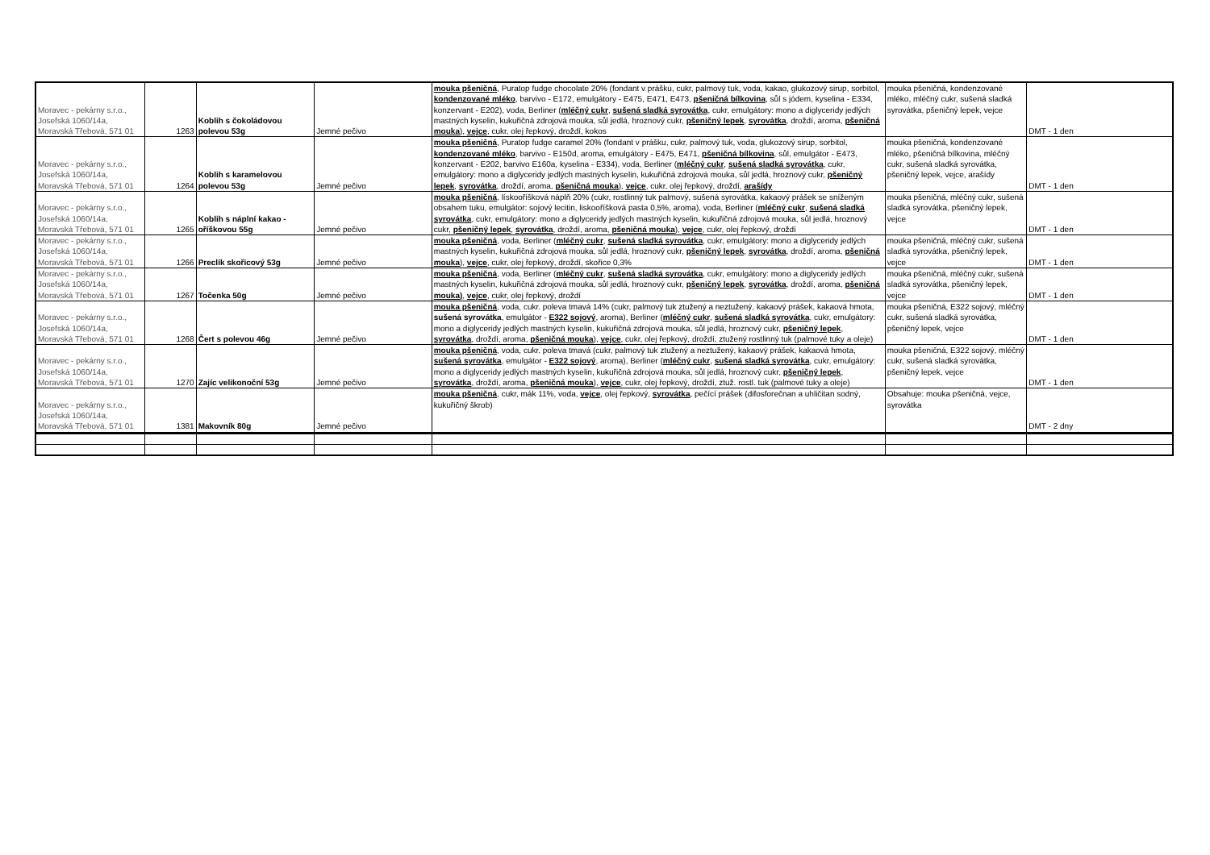| Moravec - pekárny s.r.o., Josefská 1060/14a, Moravská Třebová, 571 01 | 1263 | Koblih s čokoládovou polevou 53g | Jemné pečivo | mouka pšeničná , Puratop fudge chocolate 20% (fondant v prášku, cukr, palmový tuk, voda, kakao, glukozový sirup, sorbitol, kondenzované mléko , barvivo - E172, emulgátory - E475, E471, E473, pšeničná bílkovina , sůl s jódem, kyselina - E334, konzervant - E202), voda, Berliner ( mléčný cukr , sušená sladká syrovátka , cukr, emulgátory: mono a diglyceridy jedlých mastných kyselin, kukuřičná zdrojová mouka, sůl jedlá, hroznový cukr, pšeničný lepek , syrovátka , droždí, aroma, pšeničná mouka ), vejce , cukr, olej řepkový, droždí, kokos | mouka pšeničná, kondenzované mléko, mléčný cukr, sušená sladká syrovátka, pšeničný lepek, vejce | DMT - 1 den |
| Moravec - pekárny s.r.o., Josefská 1060/14a, Moravská Třebová, 571 01 | 1264 | Koblih s karamelovou polevou 53g | Jemné pečivo | mouka pšeničná , Puratop fudge caramel 20% (fondant v prášku, cukr, palmový tuk, voda, glukozový sirup, sorbitol, kondenzované mléko , barvivo - E150d, aroma, emulgátory - E475, E471, pšeničná bílkovina , sůl, emulgátor - E473, konzervant - E202, barvivo E160a, kyselina - E334), voda, Berliner ( mléčný cukr , sušená sladká syrovátka , cukr, emulgátory: mono a diglyceridy jedlých mastných kyselin, kukuřičná zdrojová mouka, sůl jedlá, hroznový cukr, pšeničný lepek , syrovátka , droždí, aroma, pšeničná mouka ), vejce , cukr, olej řepkový, droždí, arašídy | mouka pšeničná, kondenzované mléko, pšeničná bílkovina, mléčný cukr, sušená sladká syrovátka, pšeničný lepek, vejce, arašídy | DMT - 1 den |
| Moravec - pekárny s.r.o., Josefská 1060/14a, Moravská Třebová, 571 01 | 1265 | Koblih s náplní kakao - oříškovou 55g | Jemné pečivo | mouka pšeničná , lískooříšková náplň 20% (cukr, rostlinný tuk palmový, sušená syrovátka, kakaový prášek se sníženým obsahem tuku, emulgátor: sojový lecitin, liskooříšková pasta 0,5%, aroma), voda, Berliner ( mléčný cukr , sušená sladká syrovátka , cukr, emulgátory: mono a diglyceridy jedlých mastných kyselin, kukuřičná zdrojová mouka, sůl jedlá, hroznový cukr, pšeničný lepek , syrovátka , droždí, aroma, pšeničná mouka ), vejce , cukr, olej řepkový, droždí | mouka pšeničná, mléčný cukr, sušená sladká syrovátka, pšeničný lepek, vejce | DMT - 1 den |
| Moravec - pekárny s.r.o., Josefská 1060/14a, Moravská Třebová, 571 01 | 1266 | Preclík skořicový 53g | Jemné pečivo | mouka pšeničná , voda, Berliner ( mléčný cukr , sušená sladká syrovátka , cukr, emulgátory: mono a diglyceridy jedlých mastných kyselin, kukuřičná zdrojová mouka, sůl jedlá, hroznový cukr, pšeničný lepek , syrovátka , droždí, aroma, pšeničná mouka ), vejce , cukr, olej řepkový, droždí, skořice 0,3% | mouka pšeničná, mléčný cukr, sušená sladká syrovátka, pšeničný lepek, vejce | DMT - 1 den |
| Moravec - pekárny s.r.o., Josefská 1060/14a, Moravská Třebová, 571 01 | 1267 | Točenka 50g | Jemné pečivo | mouka pšeničná , voda, Berliner ( mléčný cukr , sušená sladká syrovátka , cukr, emulgátory: mono a diglyceridy jedlých mastných kyselin, kukuřičná zdrojová mouka, sůl jedlá, hroznový cukr, pšeničný lepek , syrovátka , droždí, aroma, pšeničná mouka) , vejce , cukr, olej řepkový, droždí | mouka pšeničná, mléčný cukr, sušená sladká syrovátka, pšeničný lepek, vejce | DMT - 1 den |
| Moravec - pekárny s.r.o., Josefská 1060/14a, Moravská Třebová, 571 01 | 1268 | Čert s polevou 46g | Jemné pečivo | mouka pšeničná , voda, cukr. poleva tmavá 14% (cukr, palmový tuk ztužený a neztužený, kakaový prášek, kakaová hmota, sušená syrovátka , emulgátor - E322 sojový , aroma), Berliner ( mléčný cukr , sušená sladká syrovátka , cukr, emulgátory: mono a diglyceridy jedlých mastných kyselin, kukuřičná zdrojová mouka, sůl jedlá, hroznový cukr, pšeničný lepek , syrovátka , droždí, aroma, pšeničná mouka ), vejce , cukr, olej řepkový, droždí, ztužený rostlinný tuk (palmové tuky a oleje) | mouka pšeničná, E322 sojový, mléčný cukr, sušená sladká syrovátka, pšeničný lepek, vejce | DMT - 1 den |
| Moravec - pekárny s.r.o., Josefská 1060/14a, Moravská Třebová, 571 01 | 1270 | Zajíc velikonoční 53g | Jemné pečivo | mouka pšeničná , voda, cukr. poleva tmavá (cukr, palmový tuk ztužený a neztužený, kakaový prášek, kakaová hmota, sušená syrovátka , emulgátor - E322 sojový , aroma), Berliner ( mléčný cukr , sušená sladká syrovátka , cukr, emulgátory: mono a diglyceridy jedlých mastných kyselin, kukuřičná zdrojová mouka, sůl jedlá, hroznový cukr, pšeničný lepek , syrovátka , droždí, aroma, pšeničná mouka ), vejce , cukr, olej řepkový, droždí, ztuž. rostl. tuk (palmové tuky a oleje) | mouka pšeničná, E322 sojový, mléčný cukr, sušená sladká syrovátka, pšeničný lepek, vejce | DMT - 1 den |
| Moravec - pekárny s.r.o., Josefská 1060/14a, Moravská Třebová, 571 01 | 1381 | Makovník 80g | Jemné pečivo | mouka pšeničná , cukr, mák 11%, voda, vejce , olej řepkový, syrovátka , pečící prášek (difosforečnan a uhličitan sodný, kukuřičný škrob) | Obsahuje: mouka pšeničná, vejce, syrovátka | DMT - 2 dny |